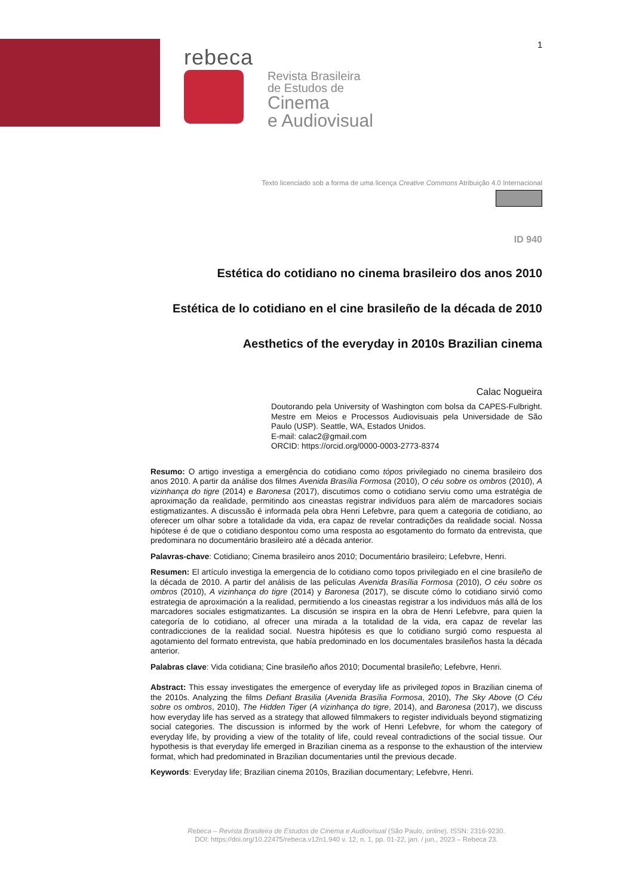1
rebeca
Revista Brasileira
de Estudos de
Cinema
e Audiovisual
Texto licenciado sob a forma de uma licença Creative Commons Atribuição 4.0 Internacional
ID 940
Estética do cotidiano no cinema brasileiro dos anos 2010
Estética de lo cotidiano en el cine brasileño de la década de 2010
Aesthetics of the everyday in 2010s Brazilian cinema
Calac Nogueira
Doutorando pela University of Washington com bolsa da CAPES-Fulbright. Mestre em Meios e Processos Audiovisuais pela Universidade de São Paulo (USP). Seattle, WA, Estados Unidos.
E-mail: calac2@gmail.com
ORCID: https://orcid.org/0000-0003-2773-8374
Resumo: O artigo investiga a emergência do cotidiano como tópos privilegiado no cinema brasileiro dos anos 2010. A partir da análise dos filmes Avenida Brasília Formosa (2010), O céu sobre os ombros (2010), A vizinhança do tigre (2014) e Baronesa (2017), discutimos como o cotidiano serviu como uma estratégia de aproximação da realidade, permitindo aos cineastas registrar indivíduos para além de marcadores sociais estigmatizantes. A discussão é informada pela obra Henri Lefebvre, para quem a categoria de cotidiano, ao oferecer um olhar sobre a totalidade da vida, era capaz de revelar contradições da realidade social. Nossa hipótese é de que o cotidiano despontou como uma resposta ao esgotamento do formato da entrevista, que predominara no documentário brasileiro até a década anterior.
Palavras-chave: Cotidiano; Cinema brasileiro anos 2010; Documentário brasileiro; Lefebvre, Henri.
Resumen: El artículo investiga la emergencia de lo cotidiano como topos privilegiado en el cine brasileño de la década de 2010. A partir del análisis de las películas Avenida Brasília Formosa (2010), O céu sobre os ombros (2010), A vizinhança do tigre (2014) y Baronesa (2017), se discute cómo lo cotidiano sirvió como estrategia de aproximación a la realidad, permitiendo a los cineastas registrar a los individuos más allá de los marcadores sociales estigmatizantes. La discusión se inspira en la obra de Henri Lefebvre, para quien la categoría de lo cotidiano, al ofrecer una mirada a la totalidad de la vida, era capaz de revelar las contradicciones de la realidad social. Nuestra hipótesis es que lo cotidiano surgió como respuesta al agotamiento del formato entrevista, que había predominado en los documentales brasileños hasta la década anterior.
Palabras clave: Vida cotidiana; Cine brasileño años 2010; Documental brasileño; Lefebvre, Henri.
Abstract: This essay investigates the emergence of everyday life as privileged topos in Brazilian cinema of the 2010s. Analyzing the films Defiant Brasilia (Avenida Brasília Formosa, 2010), The Sky Above (O Céu sobre os ombros, 2010), The Hidden Tiger (A vizinhança do tigre, 2014), and Baronesa (2017), we discuss how everyday life has served as a strategy that allowed filmmakers to register individuals beyond stigmatizing social categories. The discussion is informed by the work of Henri Lefebvre, for whom the category of everyday life, by providing a view of the totality of life, could reveal contradictions of the social tissue. Our hypothesis is that everyday life emerged in Brazilian cinema as a response to the exhaustion of the interview format, which had predominated in Brazilian documentaries until the previous decade.
Keywords: Everyday life; Brazilian cinema 2010s, Brazilian documentary; Lefebvre, Henri.
Rebeca – Revista Brasileira de Estudos de Cinema e Audiovisual (São Paulo, online). ISSN: 2316-9230.
DOI: https://doi.org/10.22475/rebeca.v12n1.940 v. 12, n. 1, pp. 01-22, jan. / jun., 2023 – Rebeca 23.